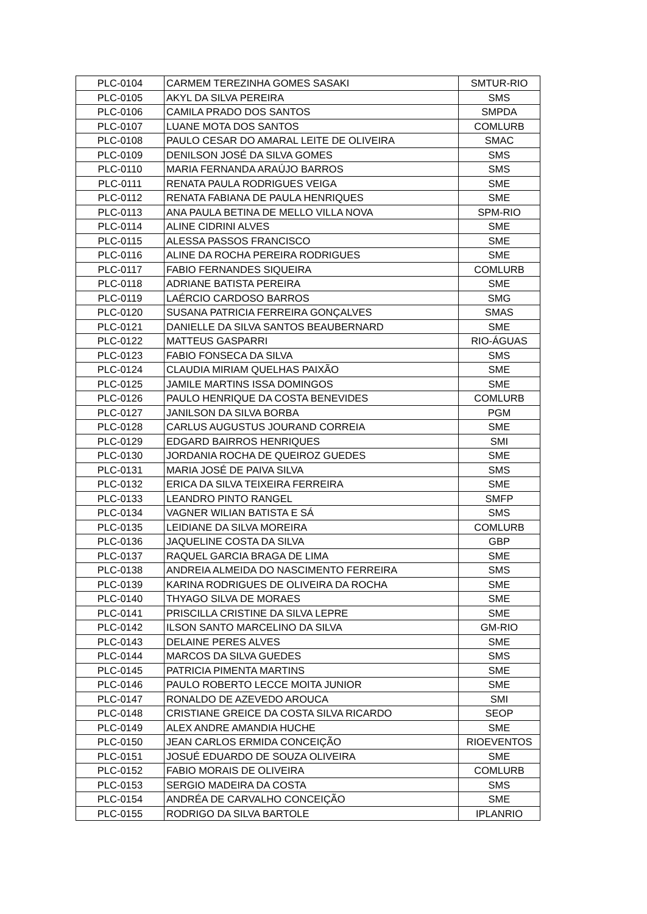| PLC-0104 | CARMEM TEREZINHA GOMES SASAKI | SMTUR-RIO |
| PLC-0105 | AKYL DA SILVA PEREIRA | SMS |
| PLC-0106 | CAMILA PRADO DOS SANTOS | SMPDA |
| PLC-0107 | LUANE MOTA DOS SANTOS | COMLURB |
| PLC-0108 | PAULO CESAR DO AMARAL LEITE DE OLIVEIRA | SMAC |
| PLC-0109 | DENILSON JOSÉ DA SILVA GOMES | SMS |
| PLC-0110 | MARIA FERNANDA ARAÚJO BARROS | SMS |
| PLC-0111 | RENATA PAULA RODRIGUES VEIGA | SME |
| PLC-0112 | RENATA FABIANA DE PAULA HENRIQUES | SME |
| PLC-0113 | ANA PAULA BETINA DE MELLO VILLA NOVA | SPM-RIO |
| PLC-0114 | ALINE CIDRINI ALVES | SME |
| PLC-0115 | ALESSA PASSOS FRANCISCO | SME |
| PLC-0116 | ALINE DA ROCHA PEREIRA RODRIGUES | SME |
| PLC-0117 | FABIO FERNANDES SIQUEIRA | COMLURB |
| PLC-0118 | ADRIANE BATISTA PEREIRA | SME |
| PLC-0119 | LAÉRCIO CARDOSO BARROS | SMG |
| PLC-0120 | SUSANA PATRICIA FERREIRA GONÇALVES | SMAS |
| PLC-0121 | DANIELLE DA SILVA SANTOS BEAUBERNARD | SME |
| PLC-0122 | MATTEUS GASPARRI | RIO-ÁGUAS |
| PLC-0123 | FABIO FONSECA DA SILVA | SMS |
| PLC-0124 | CLAUDIA MIRIAM QUELHAS PAIXÃO | SME |
| PLC-0125 | JAMILE MARTINS ISSA DOMINGOS | SME |
| PLC-0126 | PAULO HENRIQUE DA COSTA BENEVIDES | COMLURB |
| PLC-0127 | JANILSON DA SILVA BORBA | PGM |
| PLC-0128 | CARLUS AUGUSTUS JOURAND CORREIA | SME |
| PLC-0129 | EDGARD BAIRROS HENRIQUES | SMI |
| PLC-0130 | JORDANIA ROCHA DE QUEIROZ GUEDES | SME |
| PLC-0131 | MARIA JOSÉ DE PAIVA SILVA | SMS |
| PLC-0132 | ERICA DA SILVA TEIXEIRA FERREIRA | SME |
| PLC-0133 | LEANDRO PINTO RANGEL | SMFP |
| PLC-0134 | VAGNER WILIAN BATISTA E SÁ | SMS |
| PLC-0135 | LEIDIANE DA SILVA MOREIRA | COMLURB |
| PLC-0136 | JAQUELINE COSTA DA SILVA | GBP |
| PLC-0137 | RAQUEL GARCIA BRAGA DE LIMA | SME |
| PLC-0138 | ANDREIA ALMEIDA DO NASCIMENTO FERREIRA | SMS |
| PLC-0139 | KARINA RODRIGUES DE OLIVEIRA DA ROCHA | SME |
| PLC-0140 | THYAGO SILVA DE MORAES | SME |
| PLC-0141 | PRISCILLA CRISTINE DA SILVA LEPRE | SME |
| PLC-0142 | ILSON SANTO MARCELINO DA SILVA | GM-RIO |
| PLC-0143 | DELAINE PERES ALVES | SME |
| PLC-0144 | MARCOS DA SILVA GUEDES | SMS |
| PLC-0145 | PATRICIA PIMENTA MARTINS | SME |
| PLC-0146 | PAULO ROBERTO LECCE MOITA JUNIOR | SME |
| PLC-0147 | RONALDO DE AZEVEDO AROUCA | SMI |
| PLC-0148 | CRISTIANE GREICE DA COSTA SILVA RICARDO | SEOP |
| PLC-0149 | ALEX ANDRE AMANDIA HUCHE | SME |
| PLC-0150 | JEAN CARLOS ERMIDA CONCEIÇÃO | RIOEVENTOS |
| PLC-0151 | JOSUÉ EDUARDO DE SOUZA OLIVEIRA | SME |
| PLC-0152 | FABIO MORAIS DE OLIVEIRA | COMLURB |
| PLC-0153 | SERGIO MADEIRA DA COSTA | SMS |
| PLC-0154 | ANDRÉA DE CARVALHO CONCEIÇÃO | SME |
| PLC-0155 | RODRIGO DA SILVA BARTOLE | IPLANRIO |